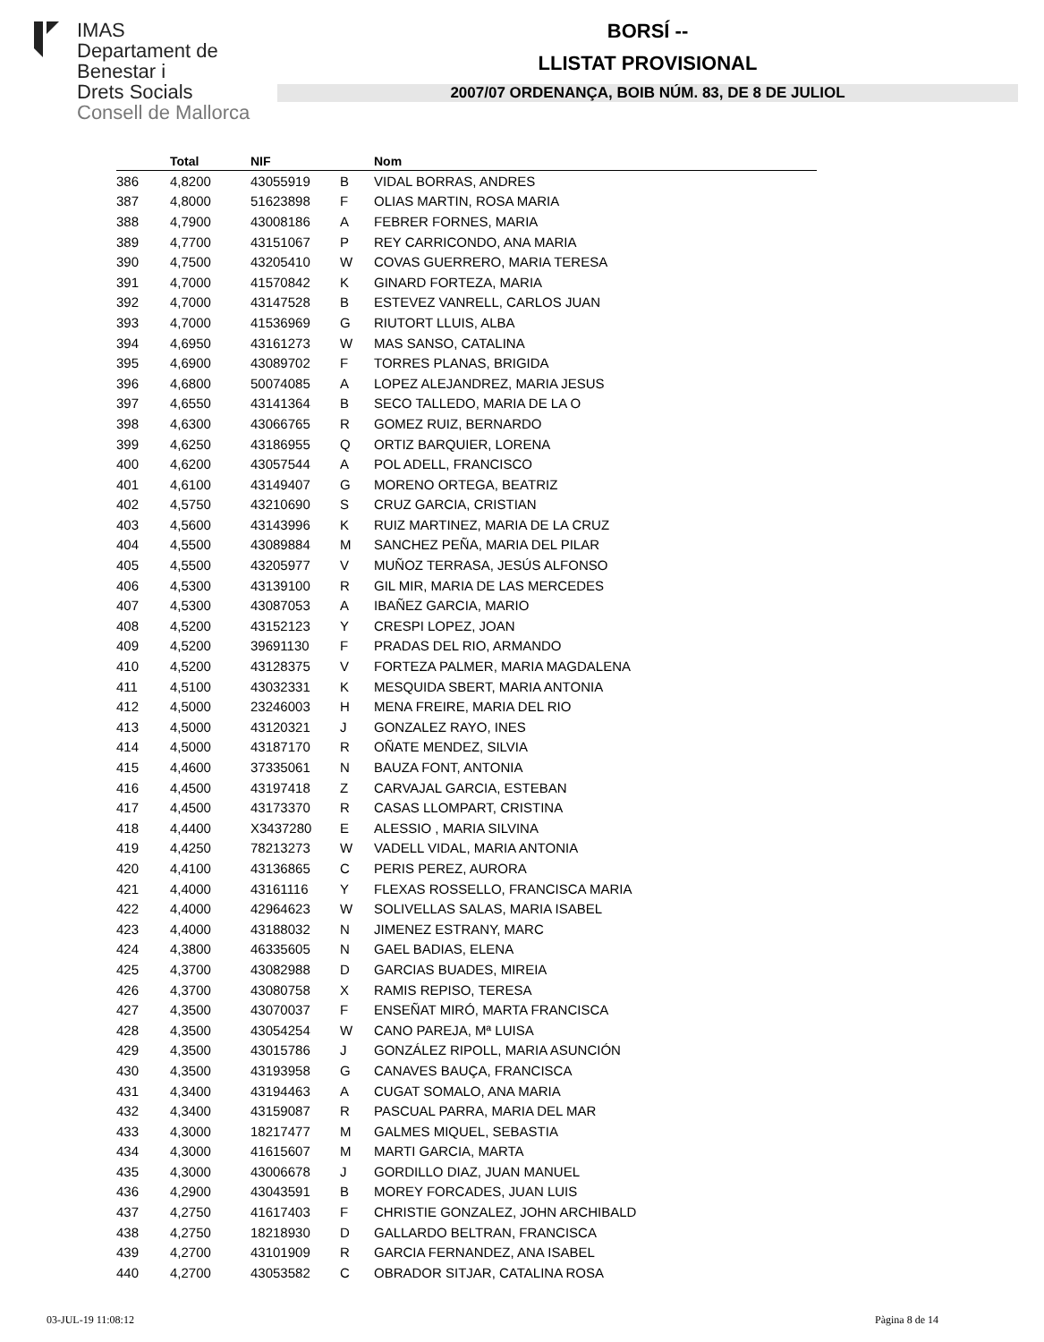IMAS
Departament de
Benestar i
Drets Socials
Consell de Mallorca
BORSÍ --
LLISTAT PROVISIONAL
2007/07 ORDENANÇA, BOIB NÚM. 83, DE 8 DE JULIOL
| | Total | NIF | | Nom |
| --- | --- | --- | --- | --- |
| 386 | 4,8200 | 43055919 | B | VIDAL BORRAS, ANDRES |
| 387 | 4,8000 | 51623898 | F | OLIAS MARTIN, ROSA MARIA |
| 388 | 4,7900 | 43008186 | A | FEBRER FORNES, MARIA |
| 389 | 4,7700 | 43151067 | P | REY CARRICONDO, ANA MARIA |
| 390 | 4,7500 | 43205410 | W | COVAS GUERRERO, MARIA TERESA |
| 391 | 4,7000 | 41570842 | K | GINARD FORTEZA, MARIA |
| 392 | 4,7000 | 43147528 | B | ESTEVEZ VANRELL, CARLOS JUAN |
| 393 | 4,7000 | 41536969 | G | RIUTORT LLUIS, ALBA |
| 394 | 4,6950 | 43161273 | W | MAS SANSO, CATALINA |
| 395 | 4,6900 | 43089702 | F | TORRES PLANAS, BRIGIDA |
| 396 | 4,6800 | 50074085 | A | LOPEZ ALEJANDREZ, MARIA JESUS |
| 397 | 4,6550 | 43141364 | B | SECO TALLEDO, MARIA DE LA O |
| 398 | 4,6300 | 43066765 | R | GOMEZ RUIZ, BERNARDO |
| 399 | 4,6250 | 43186955 | Q | ORTIZ BARQUIER, LORENA |
| 400 | 4,6200 | 43057544 | A | POL ADELL, FRANCISCO |
| 401 | 4,6100 | 43149407 | G | MORENO ORTEGA, BEATRIZ |
| 402 | 4,5750 | 43210690 | S | CRUZ GARCIA, CRISTIAN |
| 403 | 4,5600 | 43143996 | K | RUIZ MARTINEZ, MARIA DE LA CRUZ |
| 404 | 4,5500 | 43089884 | M | SANCHEZ PEÑA, MARIA DEL PILAR |
| 405 | 4,5500 | 43205977 | V | MUÑOZ TERRASA, JESÚS ALFONSO |
| 406 | 4,5300 | 43139100 | R | GIL MIR, MARIA DE LAS MERCEDES |
| 407 | 4,5300 | 43087053 | A | IBAÑEZ GARCIA, MARIO |
| 408 | 4,5200 | 43152123 | Y | CRESPI LOPEZ, JOAN |
| 409 | 4,5200 | 39691130 | F | PRADAS DEL RIO, ARMANDO |
| 410 | 4,5200 | 43128375 | V | FORTEZA PALMER, MARIA MAGDALENA |
| 411 | 4,5100 | 43032331 | K | MESQUIDA SBERT, MARIA ANTONIA |
| 412 | 4,5000 | 23246003 | H | MENA FREIRE, MARIA DEL RIO |
| 413 | 4,5000 | 43120321 | J | GONZALEZ RAYO, INES |
| 414 | 4,5000 | 43187170 | R | OÑATE MENDEZ, SILVIA |
| 415 | 4,4600 | 37335061 | N | BAUZA FONT, ANTONIA |
| 416 | 4,4500 | 43197418 | Z | CARVAJAL GARCIA, ESTEBAN |
| 417 | 4,4500 | 43173370 | R | CASAS LLOMPART, CRISTINA |
| 418 | 4,4400 | X3437280 | E | ALESSIO , MARIA SILVINA |
| 419 | 4,4250 | 78213273 | W | VADELL VIDAL, MARIA ANTONIA |
| 420 | 4,4100 | 43136865 | C | PERIS PEREZ, AURORA |
| 421 | 4,4000 | 43161116 | Y | FLEXAS ROSSELLO, FRANCISCA MARIA |
| 422 | 4,4000 | 42964623 | W | SOLIVELLAS SALAS, MARIA ISABEL |
| 423 | 4,4000 | 43188032 | N | JIMENEZ ESTRANY, MARC |
| 424 | 4,3800 | 46335605 | N | GAEL BADIAS, ELENA |
| 425 | 4,3700 | 43082988 | D | GARCIAS BUADES, MIREIA |
| 426 | 4,3700 | 43080758 | X | RAMIS REPISO, TERESA |
| 427 | 4,3500 | 43070037 | F | ENSEÑAT MIRÓ, MARTA FRANCISCA |
| 428 | 4,3500 | 43054254 | W | CANO PAREJA, Mª LUISA |
| 429 | 4,3500 | 43015786 | J | GONZÁLEZ RIPOLL, MARIA ASUNCIÓN |
| 430 | 4,3500 | 43193958 | G | CANAVES BAUÇA, FRANCISCA |
| 431 | 4,3400 | 43194463 | A | CUGAT SOMALO, ANA MARIA |
| 432 | 4,3400 | 43159087 | R | PASCUAL PARRA, MARIA DEL MAR |
| 433 | 4,3000 | 18217477 | M | GALMES MIQUEL, SEBASTIA |
| 434 | 4,3000 | 41615607 | M | MARTI GARCIA, MARTA |
| 435 | 4,3000 | 43006678 | J | GORDILLO DIAZ, JUAN MANUEL |
| 436 | 4,2900 | 43043591 | B | MOREY FORCADES, JUAN LUIS |
| 437 | 4,2750 | 41617403 | F | CHRISTIE GONZALEZ, JOHN ARCHIBALD |
| 438 | 4,2750 | 18218930 | D | GALLARDO BELTRAN, FRANCISCA |
| 439 | 4,2700 | 43101909 | R | GARCIA FERNANDEZ, ANA ISABEL |
| 440 | 4,2700 | 43053582 | C | OBRADOR SITJAR, CATALINA ROSA |
03-JUL-19 11:08:12 Pàgina 8 de 14